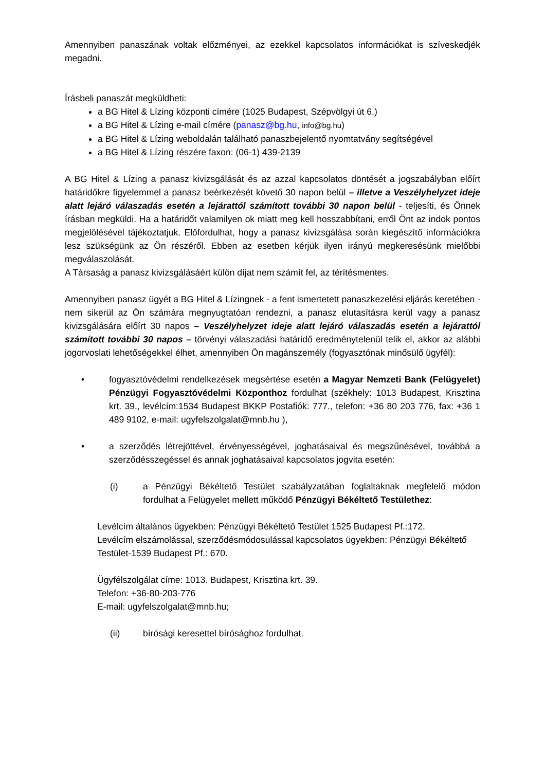Amennyiben panaszának voltak előzményei, az ezekkel kapcsolatos információkat is szíveskedjék megadni.
Írásbeli panaszát megküldheti:
a BG Hitel & Lízing központi címére (1025 Budapest, Szépvölgyi út 6.)
a BG Hitel & Lízing e-mail címére (panasz@bg.hu, info@bg.hu)
a BG Hitel & Lízing weboldalán található panaszbejelentő nyomtatvány segítségével
a BG Hitel & Lízing részére faxon: (06-1) 439-2139
A BG Hitel & Lízing a panasz kivizsgálását és az azzal kapcsolatos döntését a jogszabályban előírt határidőkre figyelemmel a panasz beérkezését követő 30 napon belül – illetve a Veszélyhelyzet ideje alatt lejáró válaszadás esetén a lejárattól számított további 30 napon belül - teljesíti, és Önnek írásban megküldi. Ha a határidőt valamilyen ok miatt meg kell hosszabbítani, erről Önt az indok pontos megjelölésével tájékoztatjuk. Előfordulhat, hogy a panasz kivizsgálása során kiegészítő információkra lesz szükségünk az Ön részéről. Ebben az esetben kérjük ilyen irányú megkeresésünk mielőbbi megválaszolását.
A Társaság a panasz kivizsgálásáért külön díjat nem számít fel, az térítésmentes.
Amennyiben panasz ügyét a BG Hitel & Lízingnek - a fent ismertetett panaszkezelési eljárás keretében - nem sikerül az Ön számára megnyugtatóan rendezni, a panasz elutasításra kerül vagy a panasz kivizsgálására előírt 30 napos – Veszélyhelyzet ideje alatt lejáró válaszadás esetén a lejárattól számított további 30 napos – törvényi válaszadási határidő eredménytelenül telik el, akkor az alábbi jogorvoslati lehetőségekkel élhet, amennyiben Ön magánszemély (fogyasztónak minősülő ügyfél):
• fogyasztóvédelmi rendelkezések megsértése esetén a Magyar Nemzeti Bank (Felügyelet) Pénzügyi Fogyasztóvédelmi Központhoz fordulhat (székhely: 1013 Budapest, Krisztina krt. 39., levélcím:1534 Budapest BKKP Postafiók: 777., telefon: +36 80 203 776, fax: +36 1 489 9102, e-mail: ugyfelszolgalat@mnb.hu ),
• a szerződés létrejöttével, érvényességével, joghatásaival és megszűnésével, továbbá a szerződésszegéssel és annak joghatásaival kapcsolatos jogvita esetén:
(i) a Pénzügyi Békéltető Testület szabályzatában foglaltaknak megfelelő módon fordulhat a Felügyelet mellett működő Pénzügyi Békéltető Testülethez:
Levélcím általános ügyekben: Pénzügyi Békéltető Testület 1525 Budapest Pf.:172.
Levélcím elszámolással, szerződésmódosulással kapcsolatos ügyekben: Pénzügyi Békéltető Testület-1539 Budapest Pf.: 670.
Ügyfélszolgálat címe: 1013. Budapest, Krisztina krt. 39.
Telefon: +36-80-203-776
E-mail: ugyfelszolgalat@mnb.hu;
(ii) bírósági keresettel bírósághoz fordulhat.